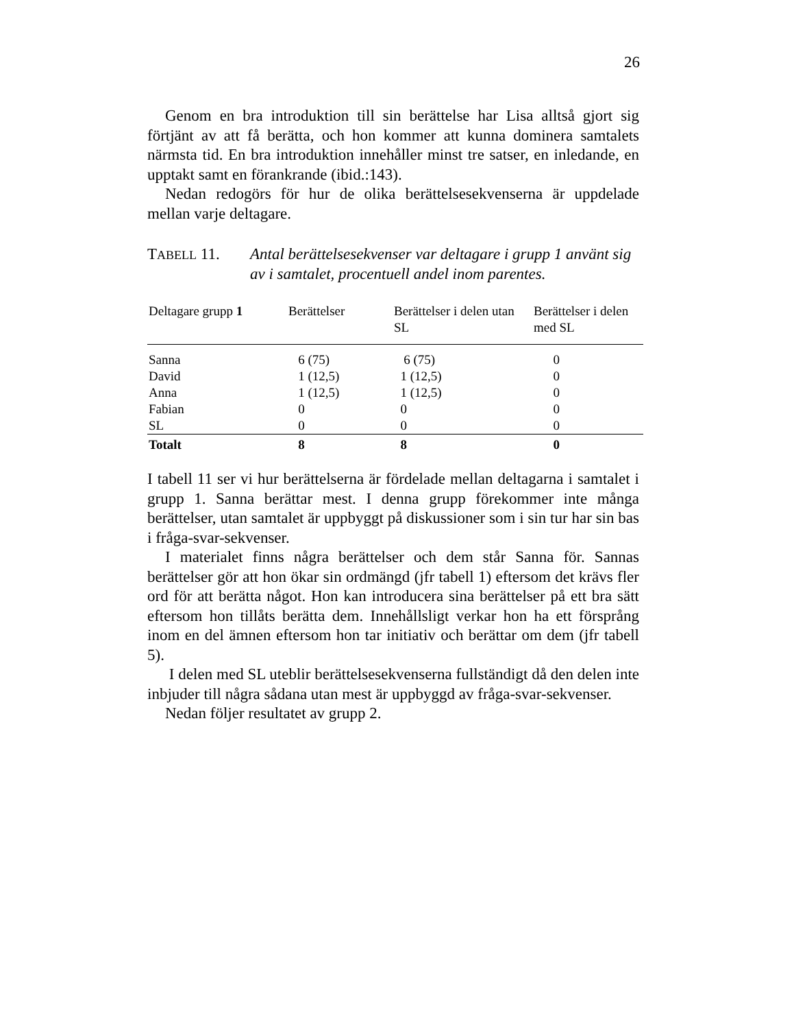26
Genom en bra introduktion till sin berättelse har Lisa alltså gjort sig förtjänt av att få berätta, och hon kommer att kunna dominera samtalets närmsta tid. En bra introduktion innehåller minst tre satser, en inledande, en upptakt samt en förankrande (ibid.:143).
Nedan redogörs för hur de olika berättelsesekvenserna är uppdelade mellan varje deltagare.
TABELL 11. Antal berättelsesekvenser var deltagare i grupp 1 använt sig av i samtalet, procentuell andel inom parentes.
| Deltagare grupp 1 | Berättelser | Berättelser i delen utan SL | Berättelser i delen med SL |
| --- | --- | --- | --- |
| Sanna | 6 (75) | 6 (75) | 0 |
| David | 1 (12,5) | 1 (12,5) | 0 |
| Anna | 1 (12,5) | 1 (12,5) | 0 |
| Fabian | 0 | 0 | 0 |
| SL | 0 | 0 | 0 |
| Totalt | 8 | 8 | 0 |
I tabell 11 ser vi hur berättelserna är fördelade mellan deltagarna i samtalet i grupp 1. Sanna berättar mest. I denna grupp förekommer inte många berättelser, utan samtalet är uppbyggt på diskussioner som i sin tur har sin bas i fråga-svar-sekvenser.
I materialet finns några berättelser och dem står Sanna för. Sannas berättelser gör att hon ökar sin ordmängd (jfr tabell 1) eftersom det krävs fler ord för att berätta något. Hon kan introducera sina berättelser på ett bra sätt eftersom hon tillåts berätta dem. Innehållsligt verkar hon ha ett försprång inom en del ämnen eftersom hon tar initiativ och berättar om dem (jfr tabell 5).
I delen med SL uteblir berättelsesekvenserna fullständigt då den delen inte inbjuder till några sådana utan mest är uppbyggd av fråga-svar-sekvenser.
Nedan följer resultatet av grupp 2.